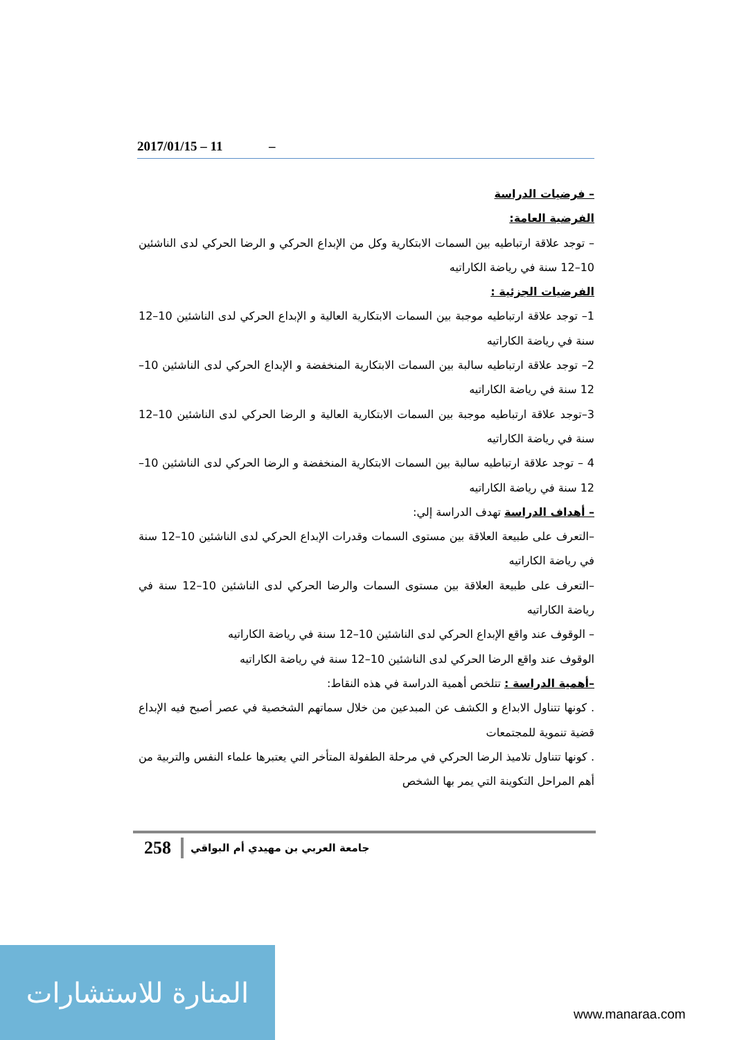2017/01/15 – 11 –
– فرضيات الدراسة
الفرضية العامة:
– توجد علاقة ارتباطيه بين السمات الابتكارية وكل من الإبداع الحركي و الرضا الحركي لدى الناشئين 10–12 سنة في رياضة الكاراتيه
الفرضيات الجزئية :
1– توجد علاقة ارتباطيه موجبة بين السمات الابتكارية العالية و الإبداع الحركي لدى الناشئين 10–12 سنة في رياضة الكاراتيه
2– توجد علاقة ارتباطيه سالبة بين السمات الابتكارية المنخفضة و الإبداع الحركي لدى الناشئين 10–12 سنة في رياضة الكاراتيه
3–توجد علاقة ارتباطيه موجبة بين السمات الابتكارية العالية و الرضا الحركي لدى الناشئين 10–12 سنة في رياضة الكاراتيه
4 – توجد علاقة ارتباطيه سالبة بين السمات الابتكارية المنخفضة و الرضا الحركي لدى الناشئين 10–12 سنة في رياضة الكاراتيه
– أهداف الدراسة تهدف الدراسة إلي:
–التعرف على طبيعة العلاقة بين مستوى السمات وقدرات الإبداع الحركي لدى الناشئين 10–12 سنة في رياضة الكاراتيه
–التعرف على طبيعة العلاقة بين مستوى السمات والرضا الحركي لدى الناشئين 10–12 سنة في رياضة الكاراتيه
– الوقوف عند واقع الإبداع الحركي لدى الناشئين 10–12 سنة في رياضة الكاراتيه
الوقوف عند واقع الرضا الحركي لدى الناشئين 10–12 سنة في رياضة الكاراتيه
–أهمية الدراسة : تتلخص أهمية الدراسة في هذه النقاط:
. كونها تتناول الابداع و الكشف عن المبدعين من خلال سماتهم الشخصية في عصر أصبح فيه الإبداع قضية تنموية للمجتمعات
. كونها تتناول تلاميذ الرضا الحركي في مرحلة الطفولة المتأخر التي يعتبرها علماء النفس والتربية من أهم المراحل التكوينة التي يمر بها الشخص
258 جامعة العربي بن مهيدي أم البواقي
المنارة للاستشارات
www.manaraa.com